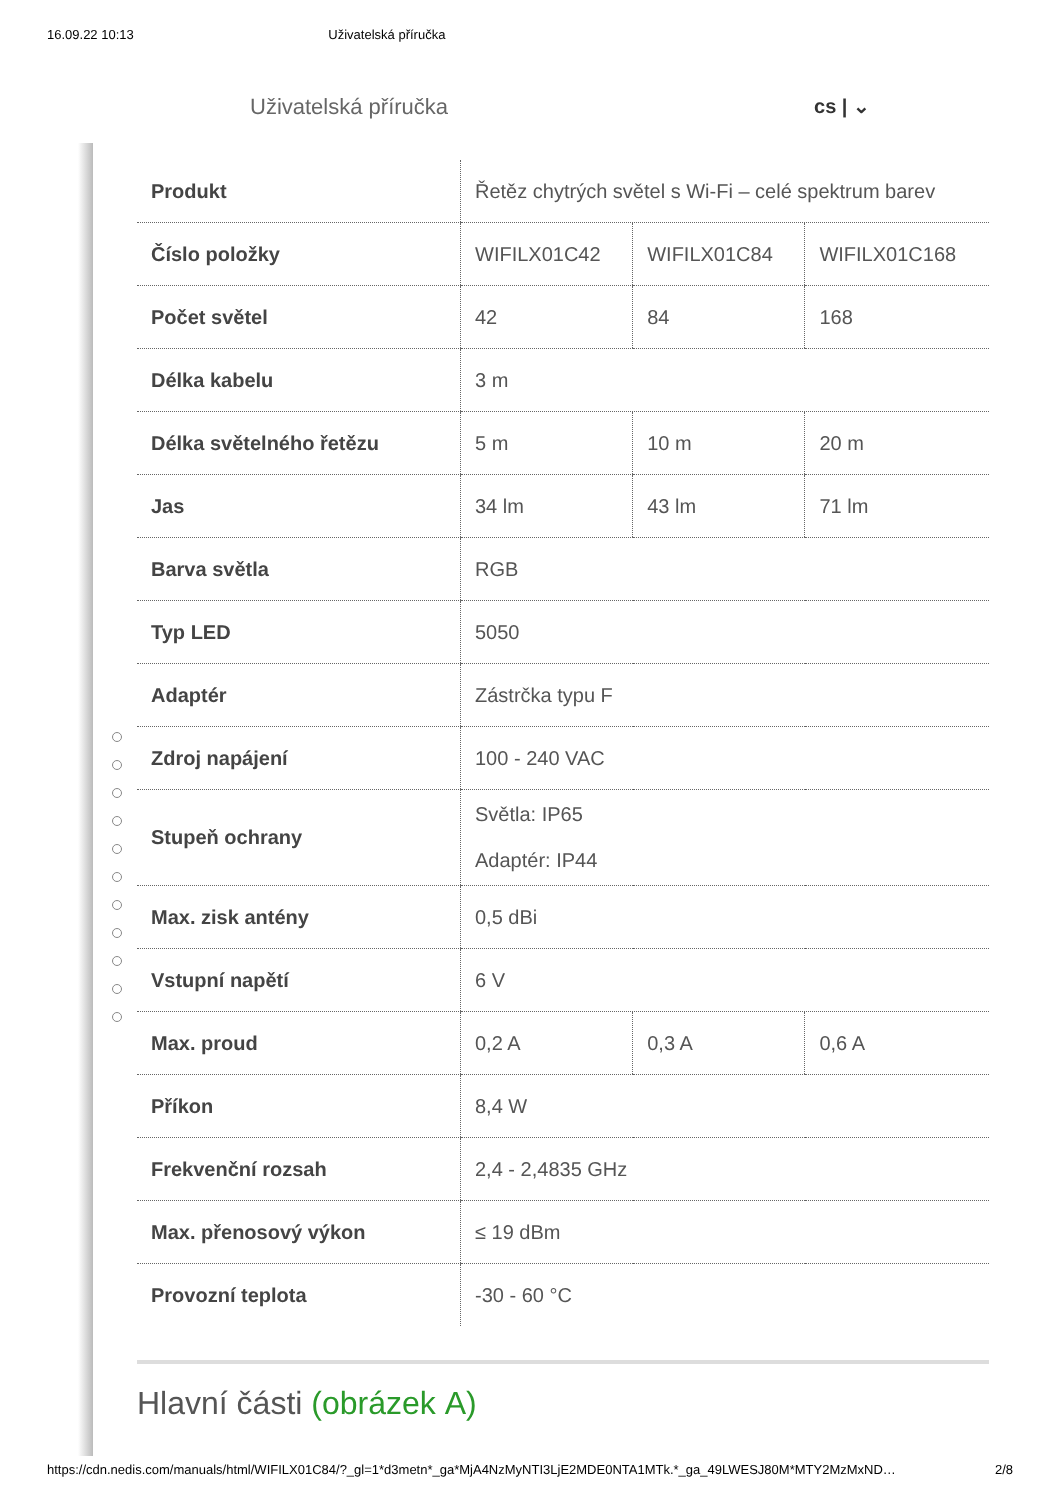16.09.22 10:13 Uživatelská příručka
Uživatelská příručka cs | ⌄
| Produkt | Řetěz chytrých světel s Wi-Fi – celé spektrum barev | | |
| Číslo položky | WIFILX01C42 | WIFILX01C84 | WIFILX01C168 |
| Počet světel | 42 | 84 | 168 |
| Délka kabelu | 3 m | | |
| Délka světelného řetězu | 5 m | 10 m | 20 m |
| Jas | 34 lm | 43 lm | 71 lm |
| Barva světla | RGB | | |
| Typ LED | 5050 | | |
| Adaptér | Zástrčka typu F | | |
| Zdroj napájení | 100 - 240 VAC | | |
| Stupeň ochrany | Světla: IP65 Adaptér: IP44 | | |
| Max. zisk antény | 0,5 dBi | | |
| Vstupní napětí | 6 V | | |
| Max. proud | 0,2 A | 0,3 A | 0,6 A |
| Příkon | 8,4 W | | |
| Frekvenční rozsah | 2,4 - 2,4835 GHz | | |
| Max. přenosový výkon | ≤ 19 dBm | | |
| Provozní teplota | -30 - 60 °C | | |
Hlavní části (obrázek A)
https://cdn.nedis.com/manuals/html/WIFILX01C84/?_gl=1*d3metn*_ga*MjA4NzMyNTI3LjE2MDE0NTA1MTk.*_ga_49LWESJ80M*MTY2MzMxND… 2/8